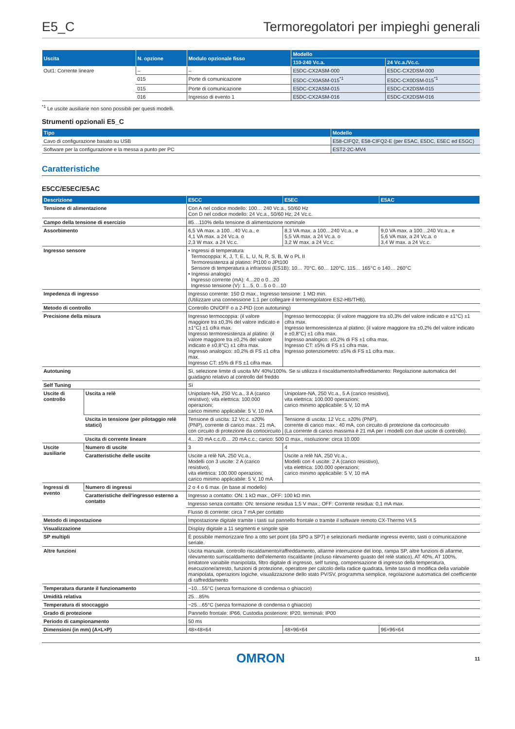E5_C Termoregolatori per impieghi generali
| Uscita | N. opzione | Modulo opzionale fisso | Modello | |
| --- | --- | --- | --- | --- |
| | | | 110-240 Vc.a. | 24 Vc.a./Vc.c. |
| Out1: Corrente lineare | – | – | E5DC-CX2ASM-000 | E5DC-CX2DSM-000 |
| | 015 | Porte di comunicazione | E5DC-CX0ASM-015<sup>*1</sup> | E5DC-CX0DSM-015<sup>*1</sup> |
| | 015 | Porte di comunicazione | E5DC-CX2ASM-015 | E5DC-CX2DSM-015 |
| | 016 | Ingresso di evento 1 | E5DC-CX2ASM-016 | E5DC-CX2DSM-016 |
<sup>*1</sup> Le uscite ausiliarie non sono possibili per questi modelli.
Strumenti opzionali E5_C
| Tipo | Modello |
| --- | --- |
| Cavo di configurazione basato su USB | E58-CIFQ2, E58-CIFQ2-E (per E5AC, E5DC, E5EC ed E5GC) |
| Software per la configurazione e la messa a punto per PC | EST2-2C-MV4 |
Caratteristiche
E5CC/E5EC/E5AC
| Descrizione | | E5CC | E5EC | E5AC |
| --- | --- | --- | --- | --- |
| Tensione di alimentazione | | Con A nel codice modello: 100… 240 Vc.a., 50/60 Hz Con D nel codice modello: 24 Vc.a., 50/60 Hz; 24 Vc.c. | | |
| Campo della tensione di esercizio | | 85…110% della tensione di alimentazione nominale | | |
| Assorbimento | | 6,5 VA max. a 100…40 Vc.a., e 4,1 VA max. a 24 Vc.a. o 2,3 W max. a 24 Vc.c. | 8,3 VA max. a 100…240 Vc.a., e 5,5 VA max. a 24 Vc.a. o 3,2 W max. a 24 Vc.c. | 9,0 VA max. a 100…240 Vc.a., e 5,6 VA max. a 24 Vc.a. o 3,4 W max. a 24 Vc.c. |
| Ingresso sensore | | • Ingressi di temperatura Termocoppia: K, J, T, E, L, U, N, R, S, B, W o PL II Termoresistenza al platino: Pt100 o JPt100 Sensore di temperatura a infrarossi (ES1B): 10… 70°C, 60… 120°C, 115… 165°C o 140… 260°C • Ingressi analogici Ingresso corrente (mA): 4…20 o 0…20 Ingresso tensione (V): 1…5, 0…5 o 0…10 | | |
| Impedenza di ingresso | | Ingresso corrente: 150 Ω max., Ingresso tensione: 1 MΩ min. (Utilizzare una connessione 1:1 per collegare il termoregolatore ES2-HB/THB). | | |
| Metodo di controllo | | Controllo ON/OFF o a 2-PID (con autotuning) | | |
| Precisione della misura | | Ingresso termocoppia: (il valore maggiore tra ±0,3% del valore indicato e ±1°C) ±1 cifra max. Ingresso termoresistenza al platino: (il valore maggiore tra ±0,2% del valore indicato e ±0,8°C) ±1 cifra max. Ingresso analogico: ±0,2% di FS ±1 cifra max. Ingresso CT: ±5% di FS ±1 cifra max. | Ingresso termocoppia: (il valore maggiore tra ±0,3% del valore indicato e ±1°C) ±1 cifra max. Ingresso termoresistenza al platino: (il valore maggiore tra ±0,2% del valore indicato e ±0,8°C) ±1 cifra max. Ingresso analogico: ±0,2% di FS ±1 cifra max. Ingresso CT: ±5% di FS ±1 cifra max. Ingresso potenziometro: ±5% di FS ±1 cifra max. | |
| Autotuning | | Sì, selezione limite di uscita MV 40%/100%. Se si utilizza il riscaldamento/raffreddamento: Regolazione automatica del guadagno relativo al controllo del freddo | | |
| Self Tuning | | Sì | | |
| Uscite di controllo | Uscita a relè | Unipolare-NA, 250 Vc.a., 3 A (carico resistivo); vita elettrica: 100.000 operazioni; carico minimo applicabile: 5 V, 10 mA | Unipolare-NA, 250 Vc.a., 5 A (carico resistivo), vita elettrica: 100.000 operazioni; carico minimo applicabile: 5 V, 10 mA | |
| | Uscita in tensione (per pilotaggio relè statici) | Tensione di uscita: 12 Vc.c. ±20% (PNP), corrente di carico max.: 21 mA, con circuito di protezione da cortocircuito | Tensione di uscita: 12 Vc.c. ±20% (PNP), corrente di carico max.: 40 mA, con circuito di protezione da cortocircuito (La corrente di carico massima è 21 mA per i modelli con due uscite di controllo). | |
| | Uscita di corrente lineare | 4… 20 mA c.c./0… 20 mA c.c.; carico: 500 Ω max., risoluzione: circa 10.000 | | |
| Uscite ausiliarie | Numero di uscite | 3 | 4 | |
| | Caratteristiche delle uscite | Uscite a relè NA, 250 Vc.a., Modelli con 3 uscite: 2 A (carico resistivo), vita elettrica: 100.000 operazioni; carico minimo applicabile: 5 V, 10 mA | Uscite a relè NA, 250 Vc.a., Modelli con 4 uscite: 2 A (carico resistivo), vita elettrica: 100.000 operazioni; carico minimo applicabile: 5 V, 10 mA | |
| Ingressi di evento | Numero di ingressi | 2 o 4 o 6 max. (in base al modello) | | |
| | Caratteristiche dell'ingresso esterno a contatto | Ingresso a contatto: ON: 1 kΩ max., OFF: 100 kΩ min. | | |
| | | Ingresso senza contatto: ON: tensione residua 1,5 V max.; OFF: Corrente residua: 0,1 mA max. | | |
| | | Flusso di corrente: circa 7 mA per contatto | | |
| Metodo di impostazione | | Impostazione digitale tramite i tasti sul pannello frontale o tramite il software remoto CX-Thermo V4.5 | | |
| Visualizzazione | | Display digitale a 11 segmenti e singole spie | | |
| SP multipli | | È possibile memorizzare fino a otto set point (da SP0 a SP7) e selezionarli mediante ingressi evento, tasti o comunicazione seriale. | | |
| Altre funzioni | | Uscita manuale, controllo riscaldamento/raffreddamento, allarme interruzione del loop, rampa SP, altre funzioni di allarme, rilevamento surriscaldamento dell'elemento riscaldante (incluso rilevamento guasto del relè statico), AT 40%, AT 100%, limitatore variabile manipolata, filtro digitale di ingresso, self tuning, compensazione di ingresso della temperatura, esecuzione/arresto, funzioni di protezione, operatore per calcolo della radice quadrata, limite tasso di modifica della variabile manipolata, operazioni logiche, visualizzazione dello stato PV/SV, programma semplice, regolazione automatica del coefficiente di raffreddamento | | |
| Temperatura durante il funzionamento | | −10…55°C (senza formazione di condensa o ghiaccio) | | |
| Umidità relativa | | 25…85% | | |
| Temperatura di stoccaggio | | −25…65°C (senza formazione di condensa o ghiaccio) | | |
| Grado di protezione | | Pannello frontale: IP66, Custodia posteriore: IP20, terminali: IP00 | | |
| Periodo di campionamento | | 50 ms | | |
| Dimensioni (in mm) (A×L×P) | | 48×48×64 | 48×96×64 | 96×96×64 |
OMRON 11